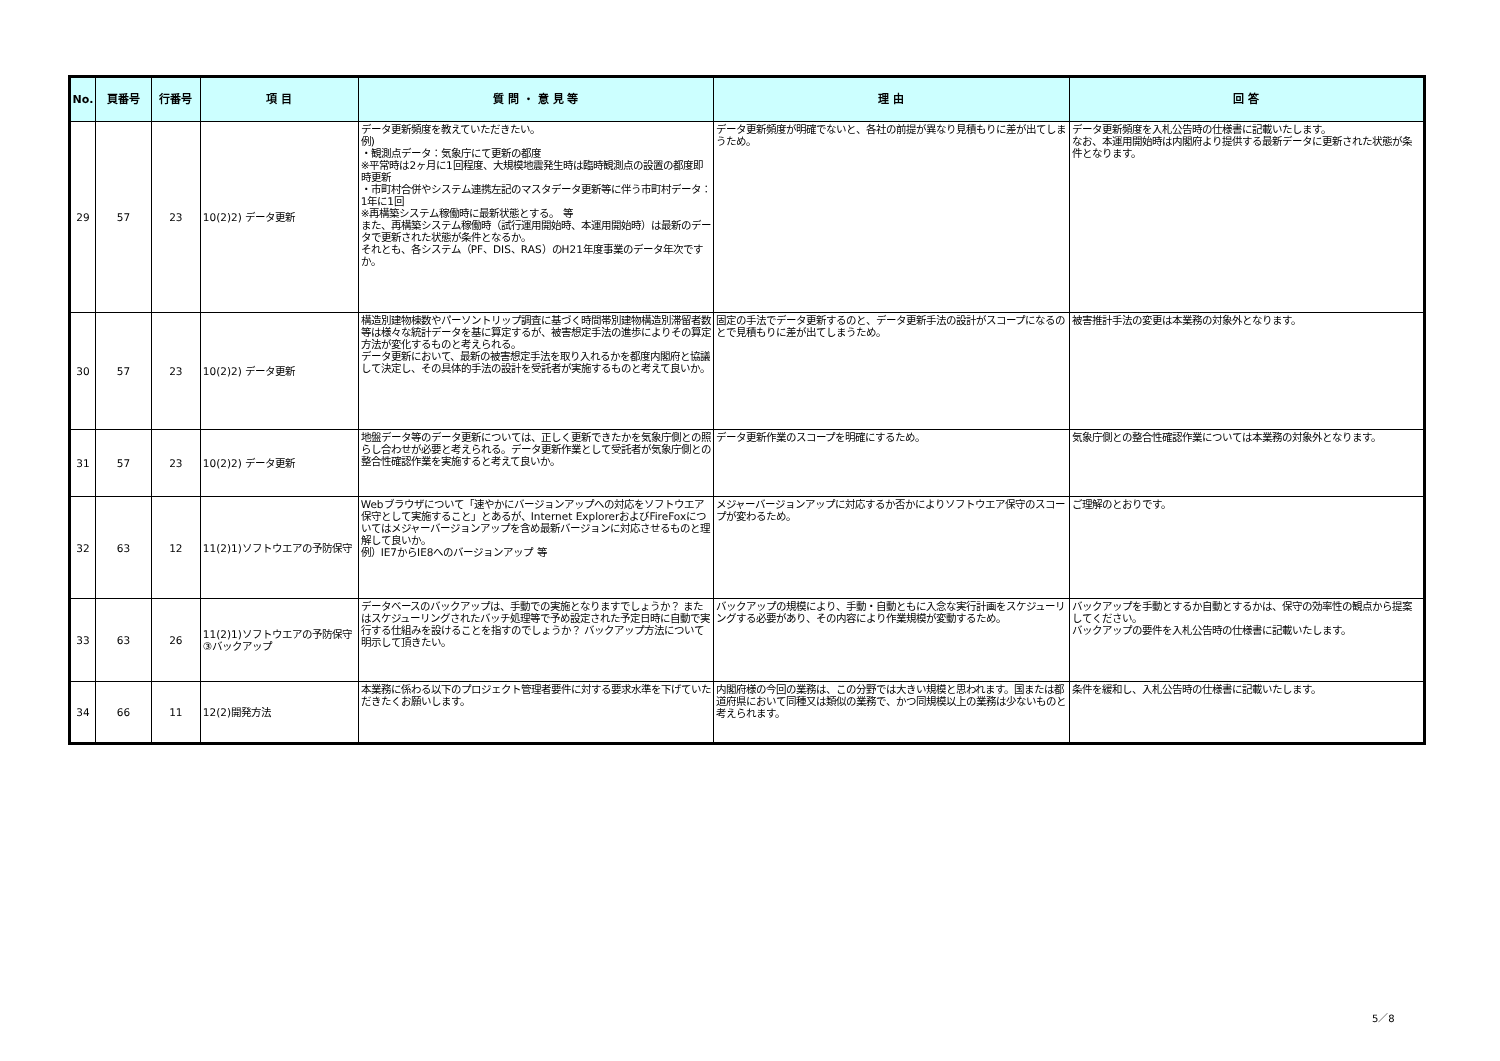| No. | 頁番号 | 行番号 | 項 目 | 質 問 ・ 意 見 等 | 理 由 | 回 答 |
| --- | --- | --- | --- | --- | --- | --- |
| 29 | 57 | 23 | 10(2)2) データ更新 | データ更新頻度を教えていただきたい。 例) ・観測点データ：気象庁にて更新の都度 ※平常時は2ヶ月に1回程度、大規模地震発生時は臨時観測点の設置の都度即時更新 ・市町村合併やシステム連携左記のマスタデータ更新等に伴う市町村データ：1年に1回 ※再構築システム稼働時に最新状態とする。 等 また、再構築システム稼働時（試行運用開始時、本運用開始時）は最新のデータで更新された状態が条件となるか。 それとも、各システム（PF、DIS、RAS）のH21年度事業のデータ年次ですか。 | データ更新頻度が明確でないと、各社の前提が異なり見積もりに差が出てしまうため。 | データ更新頻度を入札公告時の仕様書に記載いたします。 なお、本運用開始時は内閣府より提供する最新データに更新された状態が条件となります。 |
| 30 | 57 | 23 | 10(2)2) データ更新 | 構造別建物棟数やパーソントリップ調査に基づく時間帯別建物構造別滞留者数等は様々な統計データを基に算定するが、被害想定手法の進歩によりその算定方法が変化するものと考えられる。 データ更新において、最新の被害想定手法を取り入れるかを都度内閣府と協議して決定し、その具体的手法の設計を受託者が実施するものと考えて良いか。 | 固定の手法でデータ更新するのと、データ更新手法の設計がスコープになるのとで見積もりに差が出てしまうため。 | 被害推計手法の変更は本業務の対象外となります。 |
| 31 | 57 | 23 | 10(2)2) データ更新 | 地盤データ等のデータ更新については、正しく更新できたかを気象庁側との照らし合わせが必要と考えられる。データ更新作業として受託者が気象庁側との整合性確認作業を実施すると考えて良いか。 | データ更新作業のスコープを明確にするため。 | 気象庁側との整合性確認作業については本業務の対象外となります。 |
| 32 | 63 | 12 | 11(2)1)ソフトウエアの予防保守 | Webブラウザについて「速やかにバージョンアップへの対応をソフトウエア保守として実施すること」とあるが、Internet ExplorerおよびFireFoxについてはメジャーバージョンアップを含め最新バージョンに対応させるものと理解して良いか。 例）IE7からIE8へのバージョンアップ 等 | メジャーバージョンアップに対応するか否かによりソフトウエア保守のスコープが変わるため。 | ご理解のとおりです。 |
| 33 | 63 | 26 | 11(2)1)ソフトウエアの予防保守 ③バックアップ | データベースのバックアップは、手動での実施となりますでしょうか？ またはスケジューリングされたバッチ処理等で予め設定された予定日時に自動で実行する仕組みを設けることを指すのでしょうか？ バックアップ方法について明示して頂きたい。 | バックアップの規模により、手動・自動ともに入念な実行計画をスケジューリングする必要があり、その内容により作業規模が変動するため。 | バックアップを手動とするか自動とするかは、保守の効率性の観点から提案してください。 バックアップの要件を入札公告時の仕様書に記載いたします。 |
| 34 | 66 | 11 | 12(2)開発方法 | 本業務に係わる以下のプロジェクト管理者要件に対する要求水準を下げていただきたくお願いします。 | 内閣府様の今回の業務は、この分野では大きい規模と思われます。国または都道府県において同種又は類似の業務で、かつ同規模以上の業務は少ないものと考えられます。 | 条件を緩和し、入札公告時の仕様書に記載いたします。 |
5／8